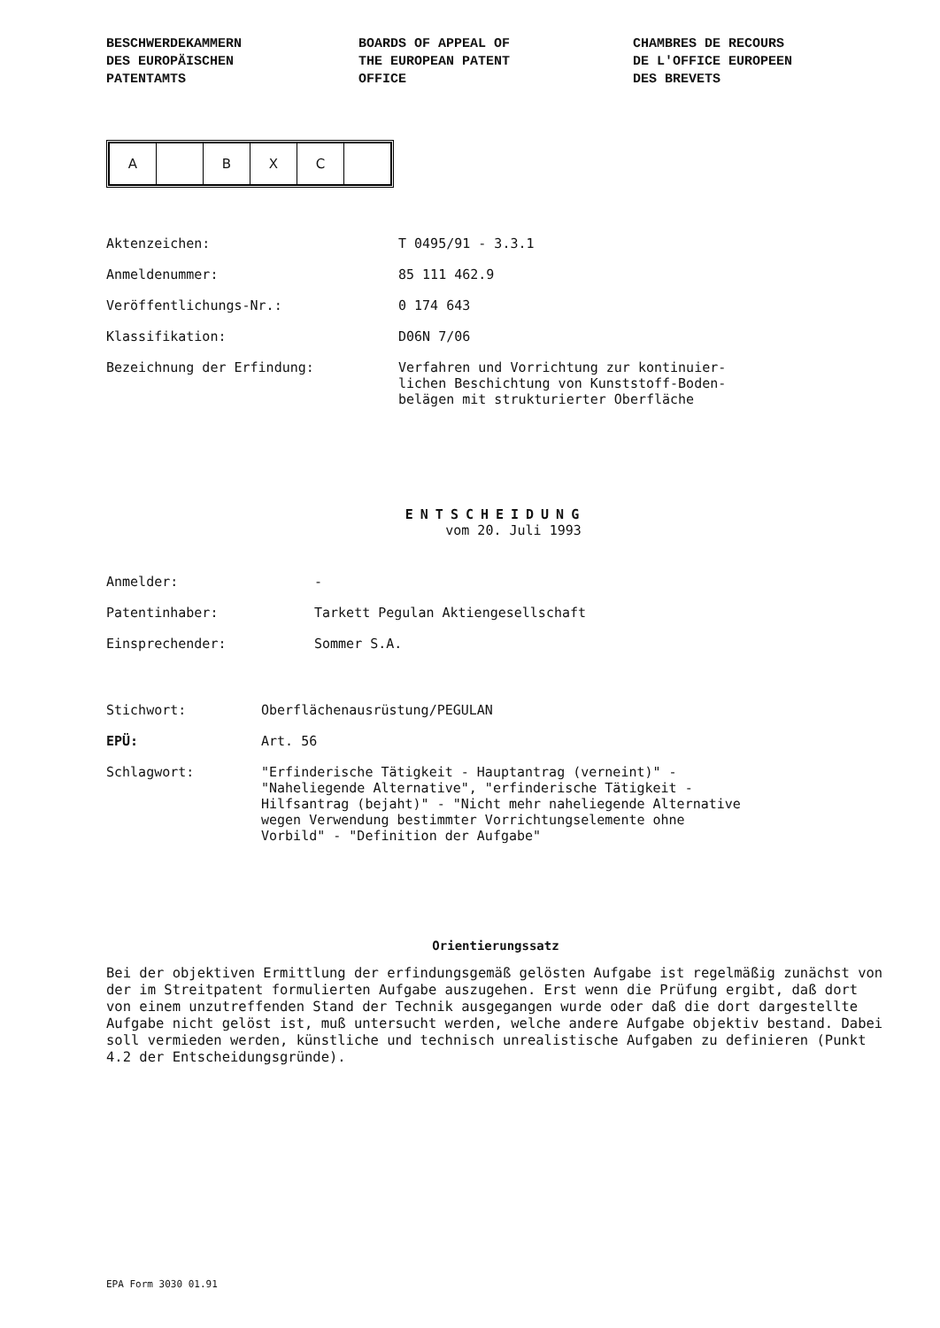BESCHWERDEKAMMERN
DES EUROPÄISCHEN
PATENTAMTS
BOARDS OF APPEAL OF
THE EUROPEAN PATENT
OFFICE
CHAMBRES DE RECOURS
DE L'OFFICE EUROPEEN
DES BREVETS
| A | | B | X | C | |
| Aktenzeichen: | T 0495/91 - 3.3.1 |
| Anmeldenummer: | 85 111 462.9 |
| Veröffentlichungs-Nr.: | 0 174 643 |
| Klassifikation: | D06N 7/06 |
| Bezeichnung der Erfindung: | Verfahren und Vorrichtung zur kontinuier- lichen Beschichtung von Kunststoff-Boden- belägen mit strukturierter Oberfläche |
ENTSCHEIDUNG
vom 20. Juli 1993
| Anmelder: | - |
| Patentinhaber: | Tarkett Pegulan Aktiengesellschaft |
| Einsprechender: | Sommer S.A. |
| Stichwort: | Oberflächenausrüstung/PEGULAN |
| EPÜ: | Art. 56 |
| Schlagwort: | "Erfinderische Tätigkeit - Hauptantrag (verneint)" - "Naheliegende Alternative", "erfinderische Tätigkeit - Hilfsantrag (bejaht)" - "Nicht mehr naheliegende Alternative wegen Verwendung bestimmter Vorrichtungselemente ohne Vorbild" - "Definition der Aufgabe" |
Orientierungssatz
Bei der objektiven Ermittlung der erfindungsgemäß gelösten Aufgabe ist regelmäßig zunächst von der im Streitpatent formulierten Aufgabe auszugehen. Erst wenn die Prüfung ergibt, daß dort von einem unzutreffenden Stand der Technik ausgegangen wurde oder daß die dort dargestellte Aufgabe nicht gelöst ist, muß untersucht werden, welche andere Aufgabe objektiv bestand. Dabei soll vermieden werden, künstliche und technisch unrealistische Aufgaben zu definieren (Punkt 4.2 der Entscheidungsgründe).
EPA Form 3030 01.91